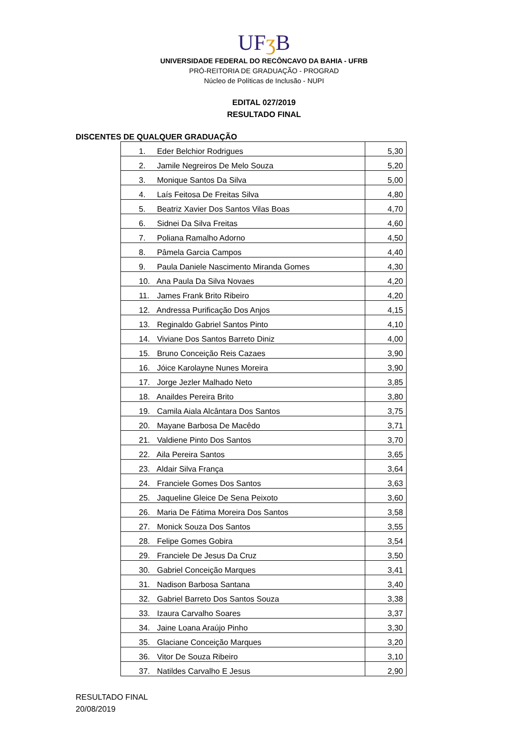UFʒ B
UNIVERSIDADE FEDERAL DO RECÔNCAVO DA BAHIA - UFRB
PRÓ-REITORIA DE GRADUAÇÃO - PROGRAD
Núcleo de Políticas de Inclusão - NUPI
EDITAL 027/2019
RESULTADO FINAL
DISCENTES DE QUALQUER GRADUAÇÃO
| 1. Eder Belchior Rodrigues | 5,30 |
| 2. Jamile Negreiros De Melo Souza | 5,20 |
| 3. Monique Santos Da Silva | 5,00 |
| 4. Laís Feitosa De Freitas Silva | 4,80 |
| 5. Beatriz Xavier Dos Santos Vilas Boas | 4,70 |
| 6. Sidnei Da Silva Freitas | 4,60 |
| 7. Poliana Ramalho Adorno | 4,50 |
| 8. Pâmela Garcia Campos | 4,40 |
| 9. Paula Daniele Nascimento Miranda Gomes | 4,30 |
| 10. Ana Paula Da Silva Novaes | 4,20 |
| 11. James Frank Brito Ribeiro | 4,20 |
| 12. Andressa Purificação Dos Anjos | 4,15 |
| 13. Reginaldo Gabriel Santos Pinto | 4,10 |
| 14. Viviane Dos Santos Barreto Diniz | 4,00 |
| 15. Bruno Conceição Reis Cazaes | 3,90 |
| 16. Jóice Karolayne Nunes Moreira | 3,90 |
| 17. Jorge Jezler Malhado Neto | 3,85 |
| 18. Anaildes Pereira Brito | 3,80 |
| 19. Camila Aiala Alcântara Dos Santos | 3,75 |
| 20. Mayane Barbosa De Macêdo | 3,71 |
| 21. Valdiene Pinto Dos Santos | 3,70 |
| 22. Aila Pereira Santos | 3,65 |
| 23. Aldair Silva França | 3,64 |
| 24. Franciele Gomes Dos Santos | 3,63 |
| 25. Jaqueline Gleice De Sena Peixoto | 3,60 |
| 26. Maria De Fátima Moreira Dos Santos | 3,58 |
| 27. Monick Souza Dos Santos | 3,55 |
| 28. Felipe Gomes Gobira | 3,54 |
| 29. Franciele De Jesus Da Cruz | 3,50 |
| 30. Gabriel Conceição Marques | 3,41 |
| 31. Nadison Barbosa Santana | 3,40 |
| 32. Gabriel Barreto Dos Santos Souza | 3,38 |
| 33. Izaura Carvalho Soares | 3,37 |
| 34. Jaine Loana Araújo Pinho | 3,30 |
| 35. Glaciane Conceição Marques | 3,20 |
| 36. Vitor De Souza Ribeiro | 3,10 |
| 37. Natildes Carvalho E Jesus | 2,90 |
RESULTADO FINAL
20/08/2019